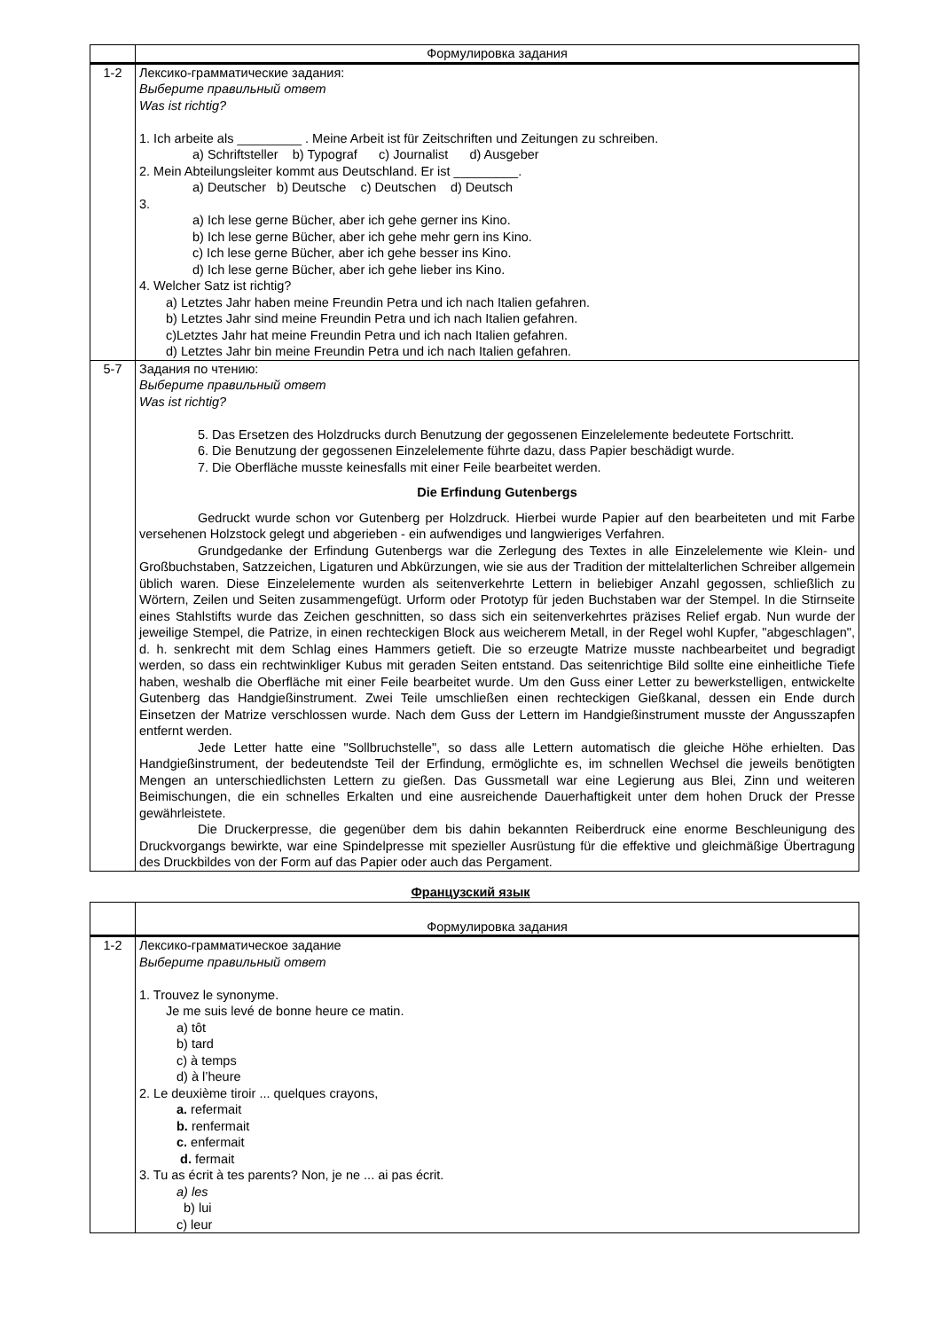| | Формулировка задания |
| --- | --- |
| 1-2 | Лексико-грамматические задания: Выберите правильный ответ Was ist richtig? 1. Ich arbeite als _________ . Meine Arbeit ist für Zeitschriften und Zeitungen zu schreiben. a) Schriftsteller b) Typograf c) Journalist d) Ausgeber 2. Mein Abteilungsleiter kommt aus Deutschland. Er ist _________. a) Deutscher b) Deutsche c) Deutschen d) Deutsch 3. a) Ich lese gerne Bücher, aber ich gehe gerner ins Kino. b) Ich lese gerne Bücher, aber ich gehe mehr gern ins Kino. c) Ich lese gerne Bücher, aber ich gehe besser ins Kino. d) Ich lese gerne Bücher, aber ich gehe lieber ins Kino. 4. Welcher Satz ist richtig? a) Letztes Jahr haben meine Freundin Petra und ich nach Italien gefahren. b) Letztes Jahr sind meine Freundin Petra und ich nach Italien gefahren. c)Letztes Jahr hat meine Freundin Petra und ich nach Italien gefahren. d) Letztes Jahr bin meine Freundin Petra und ich nach Italien gefahren. |
| 5-7 | Задания по чтению: Выберите правильный ответ Was ist richtig? 5. Das Ersetzen des Holzdrucks durch Benutzung der gegossenen Einzelelemente bedeutete Fortschritt. 6. Die Benutzung der gegossenen Einzelelemente führte dazu, dass Papier beschädigt wurde. 7. Die Oberfläche musste keinesfalls mit einer Feile bearbeitet werden. Die Erfindung Gutenbergs Gedruckt wurde schon vor Gutenberg per Holzdruck. Hierbei wurde Papier auf den bearbeiteten und mit Farbe versehenen Holzstock gelegt und abgerieben - ein aufwendiges und langwieriges Verfahren. Grundgedanke der Erfindung Gutenbergs war die Zerlegung des Textes in alle Einzelelemente wie Klein- und Großbuchstaben, Satzzeichen, Ligaturen und Abkürzungen, wie sie aus der Tradition der mittelalterlichen Schreiber allgemein üblich waren. Diese Einzelelemente wurden als seitenverkehrte Lettern in beliebiger Anzahl gegossen, schließlich zu Wörtern, Zeilen und Seiten zusammengefügt. Urform oder Prototyp für jeden Buchstaben war der Stempel. In die Stirnseite eines Stahlstifts wurde das Zeichen geschnitten, so dass sich ein seitenverkehrtes präzises Relief ergab. Nun wurde der jeweilige Stempel, die Patrize, in einen rechteckigen Block aus weicherem Metall, in der Regel wohl Kupfer, "abgeschlagen", d. h. senkrecht mit dem Schlag eines Hammers getieft. Die so erzeugte Matrize musste nachbearbeitet und begradigt werden, so dass ein rechtwinkliger Kubus mit geraden Seiten entstand. Das seitenrichtige Bild sollte eine einheitliche Tiefe haben, weshalb die Oberfläche mit einer Feile bearbeitet wurde. Um den Guss einer Letter zu bewerkstelligen, entwickelte Gutenberg das Handgießinstrument. Zwei Teile umschließen einen rechteckigen Gießkanal, dessen ein Ende durch Einsetzen der Matrize verschlossen wurde. Nach dem Guss der Lettern im Handgießinstrument musste der Angusszapfen entfernt werden. Jede Letter hatte eine "Sollbruchstelle", so dass alle Lettern automatisch die gleiche Höhe erhielten. Das Handgießinstrument, der bedeutendste Teil der Erfindung, ermöglichte es, im schnellen Wechsel die jeweils benötigten Mengen an unterschiedlichsten Lettern zu gießen. Das Gussmetall war eine Legierung aus Blei, Zinn und weiteren Beimischungen, die ein schnelles Erkalten und eine ausreichende Dauerhaftigkeit unter dem hohen Druck der Presse gewährleistete. Die Druckerpresse, die gegenüber dem bis dahin bekannten Reiberdruck eine enorme Beschleunigung des Druckvorgangs bewirkte, war eine Spindelpresse mit spezieller Ausrüstung für die effektive und gleichmäßige Übertragung des Druckbildes von der Form auf das Papier oder auch das Pergament. |
Французский язык
| | Формулировка задания |
| --- | --- |
| 1-2 | Лексико-грамматическое задание Выберите правильный ответ 1. Trouvez le synonyme. Je me suis levé de bonne heure ce matin. a) tôt b) tard c) à temps d) à l’heure 2. Le deuxième tiroir ... quelques crayons, a. refermait b. renfermait c. enfermait d. fermait 3. Tu as écrit à tes parents? Non, je ne ... ai pas écrit. a) les b) lui c) leur |